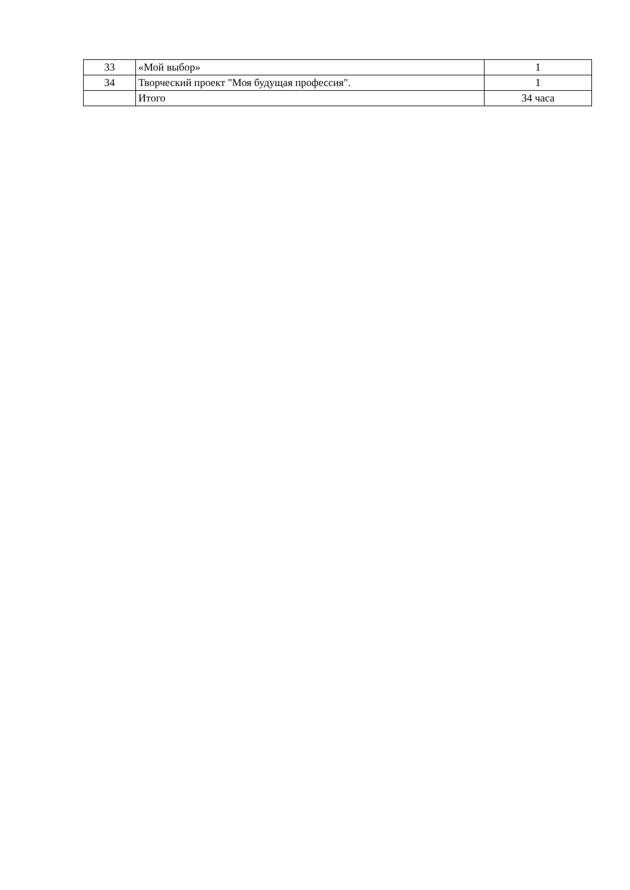| 33 | «Мой выбор» | 1 |
| 34 | Творческий проект "Моя будущая профессия". | 1 |
| | Итого | 34 часа |